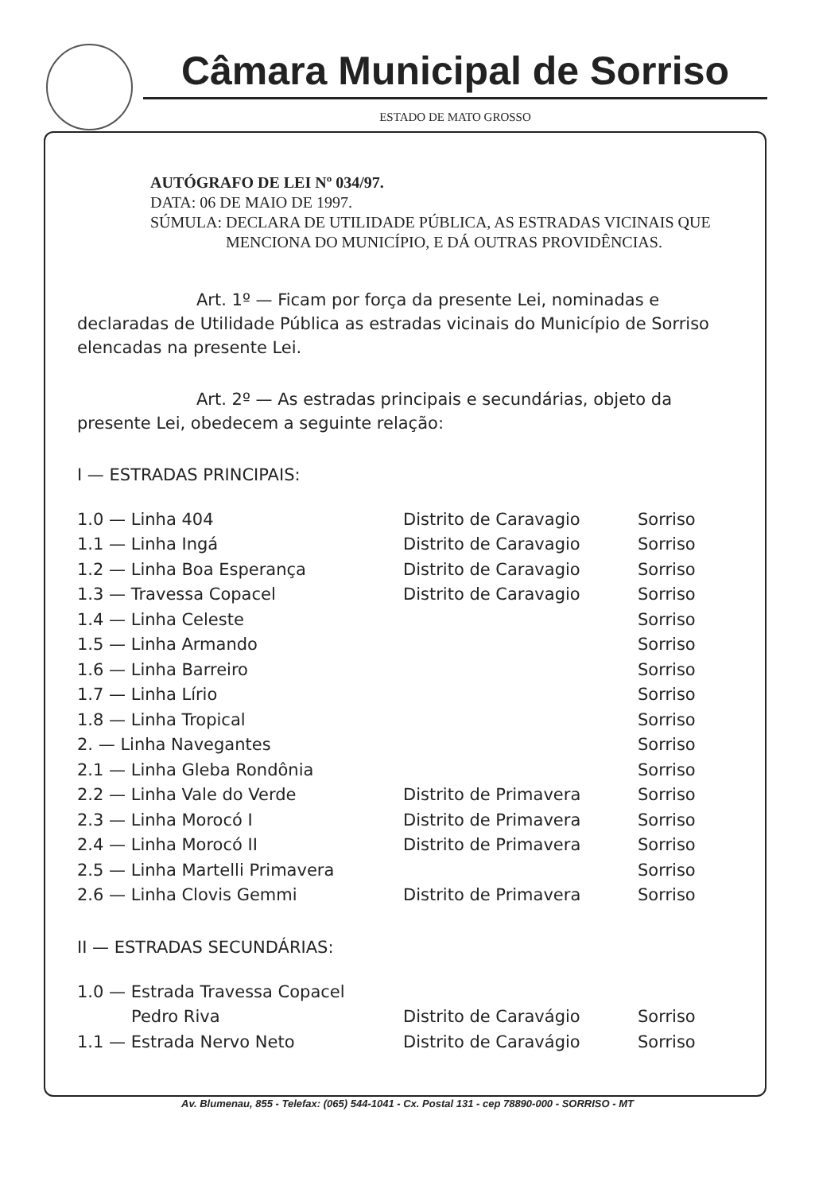Câmara Municipal de Sorriso
ESTADO DE MATO GROSSO
AUTÓGRAFO DE LEI Nº 034/97.
DATA: 06 DE MAIO DE 1997.
SÚMULA: DECLARA DE UTILIDADE PÚBLICA, AS ESTRADAS VICINAIS QUE MENCIONA DO MUNICÍPIO, E DÁ OUTRAS PROVIDÊNCIAS.
Art. 1º — Ficam por força da presente Lei, nominadas e declaradas de Utilidade Pública as estradas vicinais do Município de Sorriso elencadas na presente Lei.
Art. 2º — As estradas principais e secundárias, objeto da presente Lei, obedecem a seguinte relação:
I — ESTRADAS PRINCIPAIS:
| 1.0 — Linha 404 | Distrito de Caravagio | Sorriso |
| 1.1 — Linha Ingá | Distrito de Caravagio | Sorriso |
| 1.2 — Linha Boa Esperança | Distrito de Caravagio | Sorriso |
| 1.3 — Travessa Copacel | Distrito de Caravagio | Sorriso |
| 1.4 — Linha Celeste | | Sorriso |
| 1.5 — Linha Armando | | Sorriso |
| 1.6 — Linha Barreiro | | Sorriso |
| 1.7 — Linha Lírio | | Sorriso |
| 1.8 — Linha Tropical | | Sorriso |
| 2. — Linha Navegantes | | Sorriso |
| 2.1 — Linha Gleba Rondônia | | Sorriso |
| 2.2 — Linha Vale do Verde | Distrito de Primavera | Sorriso |
| 2.3 — Linha Morocó I | Distrito de Primavera | Sorriso |
| 2.4 — Linha Morocó II | Distrito de Primavera | Sorriso |
| 2.5 — Linha Martelli Primavera | | Sorriso |
| 2.6 — Linha Clovis Gemmi | Distrito de Primavera | Sorriso |
II — ESTRADAS SECUNDÁRIAS:
| 1.0 — Estrada Travessa Copacel | | |
| Pedro Riva | Distrito de Caravágio | Sorriso |
| 1.1 — Estrada Nervo Neto | Distrito de Caravágio | Sorriso |
Av. Blumenau, 855 - Telefax: (065) 544-1041 - Cx. Postal 131 - cep 78890-000 - SORRISO - MT